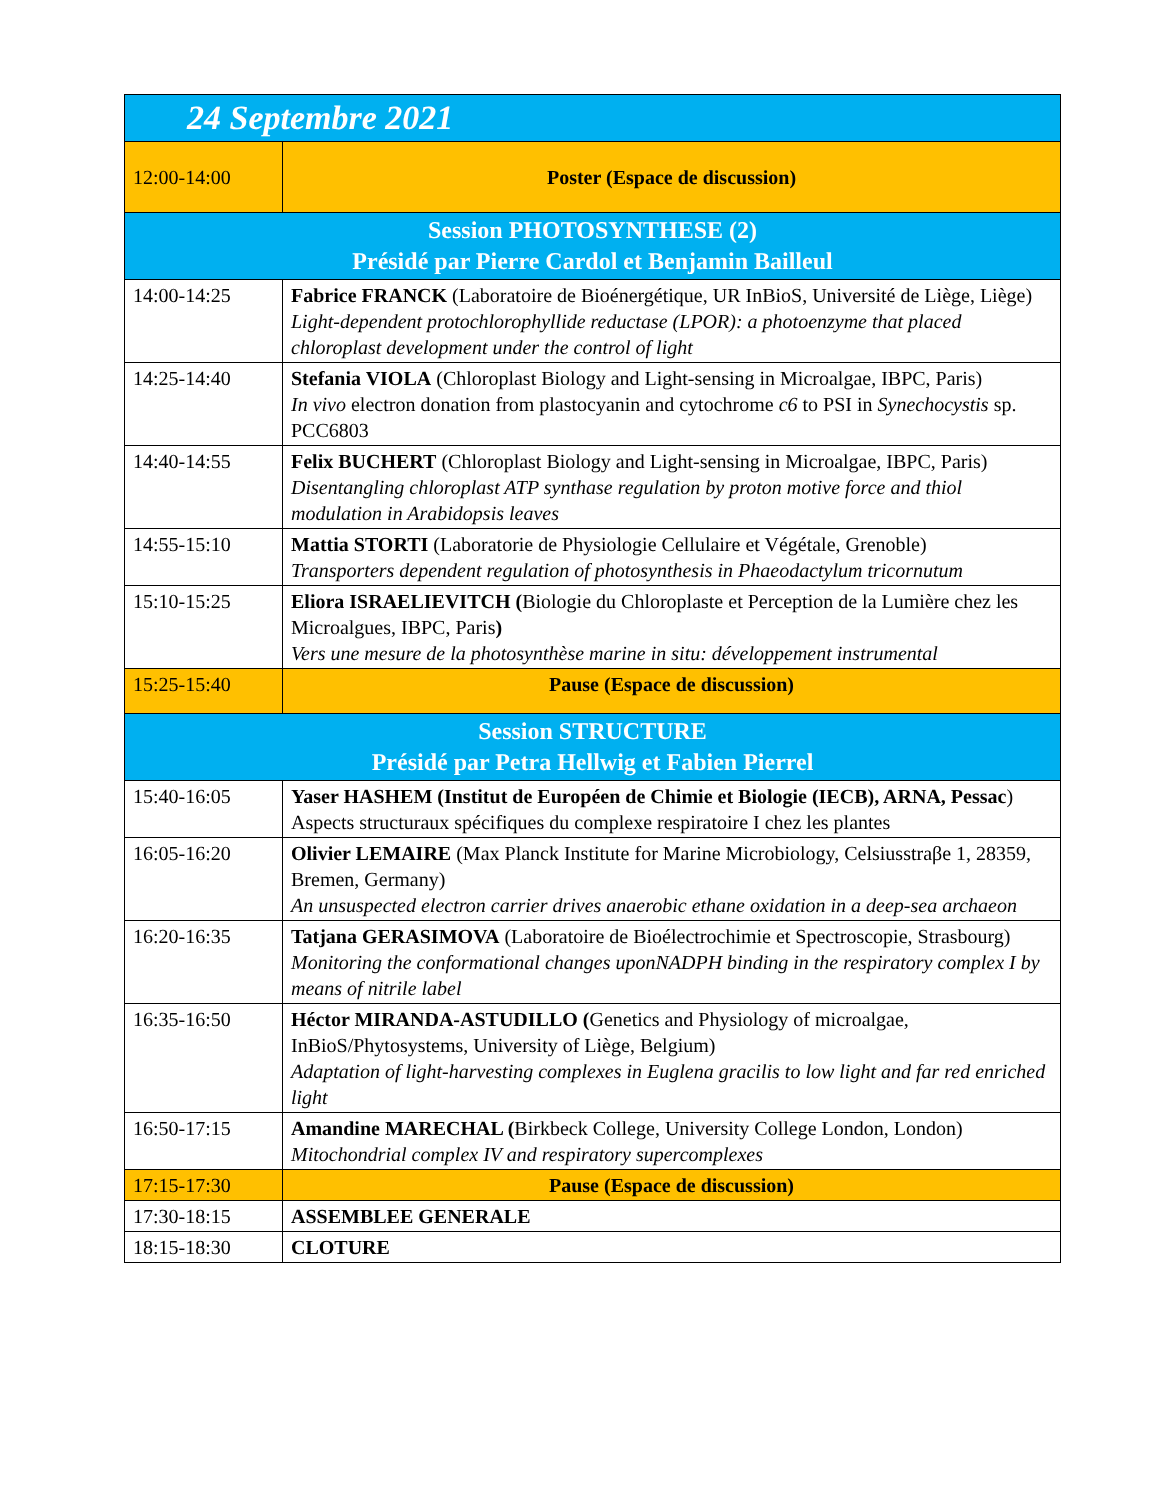| 24 Septembre 2021 | |
| --- | --- |
| 12:00-14:00 | Poster (Espace de discussion) |
| Session PHOTOSYNTHESE (2) Présidé par Pierre Cardol et Benjamin Bailleul | |
| 14:00-14:25 | Fabrice FRANCK (Laboratoire de Bioénergétique, UR InBioS, Université de Liège, Liège) Light-dependent protochlorophyllide reductase (LPOR): a photoenzyme that placed chloroplast development under the control of light |
| 14:25-14:40 | Stefania VIOLA (Chloroplast Biology and Light-sensing in Microalgae, IBPC, Paris) In vivo electron donation from plastocyanin and cytochrome c6 to PSI in Synechocystis sp. PCC6803 |
| 14:40-14:55 | Felix BUCHERT (Chloroplast Biology and Light-sensing in Microalgae, IBPC, Paris) Disentangling chloroplast ATP synthase regulation by proton motive force and thiol modulation in Arabidopsis leaves |
| 14:55-15:10 | Mattia STORTI (Laboratorie de Physiologie Cellulaire et Végétale, Grenoble) Transporters dependent regulation of photosynthesis in Phaeodactylum tricornutum |
| 15:10-15:25 | Eliora ISRAELIEVITCH ( Biologie du Chloroplaste et Perception de la Lumière chez les Microalgues, IBPC, Paris ) Vers une mesure de la photosynthèse marine in situ: développement instrumental |
| 15:25-15:40 | Pause (Espace de discussion) |
| Session STRUCTURE Présidé par Petra Hellwig et Fabien Pierrel | |
| 15:40-16:05 | Yaser HASHEM (Institut de Européen de Chimie et Biologie (IECB), ARNA, Pessac ) Aspects structuraux spécifiques du complexe respiratoire I chez les plantes |
| 16:05-16:20 | Olivier LEMAIRE (Max Planck Institute for Marine Microbiology, Celsiusstraβe 1, 28359, Bremen, Germany) An unsuspected electron carrier drives anaerobic ethane oxidation in a deep-sea archaeon |
| 16:20-16:35 | Tatjana GERASIMOVA (Laboratoire de Bioélectrochimie et Spectroscopie, Strasbourg) Monitoring the conformational changes uponNADPH binding in the respiratory complex I by means of nitrile label |
| 16:35-16:50 | Héctor MIRANDA-ASTUDILLO ( Genetics and Physiology of microalgae, InBioS/Phytosystems, University of Liège, Belgium) Adaptation of light-harvesting complexes in Euglena gracilis to low light and far red enriched light |
| 16:50-17:15 | Amandine MARECHAL ( Birkbeck College, University College London, London) Mitochondrial complex IV and respiratory supercomplexes |
| 17:15-17:30 | Pause (Espace de discussion) |
| 17:30-18:15 | ASSEMBLEE GENERALE |
| 18:15-18:30 | CLOTURE |